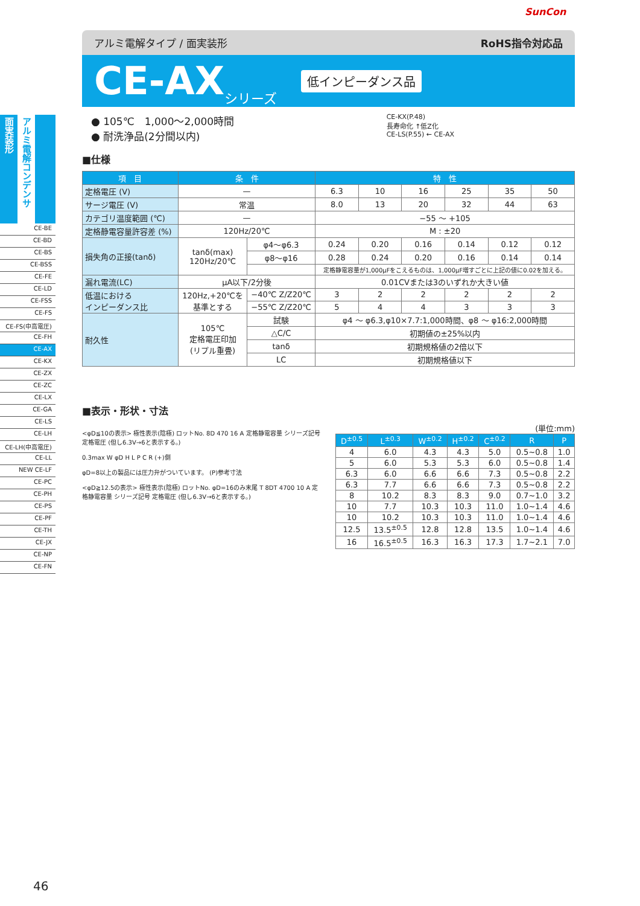SunCon
面実装形
アルミ電解コンデンサ
CE-BE
CE-BD
CE-BS
CE-BSS
CE-FE
CE-LD
CE-FSS
CE-FS
CE-FS(中高電圧)
CE-FH
CE-AX
CE-KX
CE-ZX
CE-ZC
CE-LX
CE-GA
CE-LS
CE-LH
CE-LH(中高電圧)
CE-LL
NEW CE-LF
CE-PC
CE-PH
CE-PS
CE-PF
CE-TH
CE-JX
CE-NP
CE-FN
アルミ電解タイプ / 面実装形 RoHS指令対応品
CE-AX シリーズ 低インピーダンス品
● 105℃　1,000～2,000時間
● 耐洗浄品(2分間以内)
CE-KX(P.48)
長寿命化 ↑低Z化
CE-LS(P.55) ← CE-AX
■仕様
| 項 目 | 条 件 | | 特 性 | | | | | |
| --- | --- | --- | --- | --- | --- | --- | --- | --- |
| 定格電圧 (V) | — | | 6.3 | 10 | 16 | 25 | 35 | 50 |
| サージ電圧 (V) | 常温 | | 8.0 | 13 | 20 | 32 | 44 | 63 |
| カテゴリ温度範囲 (℃) | — | | −55 ～ +105 | | | | | |
| 定格静電容量許容差 (%) | 120Hz/20℃ | | M : ±20 | | | | | |
| 損失角の正接(tanδ) | tanδ(max) 120Hz/20℃ | φ4～φ6.3 | 0.24 | 0.20 | 0.16 | 0.14 | 0.12 | 0.12 |
| | | φ8～φ16 | 0.28 | 0.24 | 0.20 | 0.16 | 0.14 | 0.14 |
| | | | 定格静電容量が1,000μFをこえるものは、1,000μF増すごとに上記の値に0.02を加える。 | | | | | |
| 漏れ電流(LC) | μA以下/2分後 | | 0.01CVまたは3のいずれか大きい値 | | | | | |
| 低温における インピーダンス比 | 120Hz,+20℃を 基準とする | −40℃ Z/Z20℃ | 3 | 2 | 2 | 2 | 2 | 2 |
| | | −55℃ Z/Z20℃ | 5 | 4 | 4 | 3 | 3 | 3 |
| 耐久性 | 105℃ 定格電圧印加 (リプル重畳) | 試験 | φ4 ～ φ6.3,φ10×7.7:1,000時間、φ8 ～ φ16:2,000時間 | | | | | |
| | | △C/C | 初期値の±25%以内 | | | | | |
| | | tanδ | 初期規格値の2倍以下 | | | | | |
| | | LC | 初期規格値以下 | | | | | |
■表示・形状・寸法
<φD≦10の表示> 極性表示(陰極) ロットNo. 8D 470 16 A 定格静電容量 シリーズ記号 定格電圧 (但し6.3V→6と表示する。)
0.3max W φD H L P C R (+)側
φD=8以上の製品には圧力弁がついています。 (P)参考寸法
<φD≧12.5の表示> 極性表示(陰極) ロットNo. φD=16のみ末尾 T 8DT 4700 10 A 定格静電容量 シリーズ記号 定格電圧 (但し6.3V→6と表示する。)
(単位:mm)
| D<sup>±0.5</sup> | L<sup>±0.3</sup> | W<sup>±0.2</sup> | H<sup>±0.2</sup> | C<sup>±0.2</sup> | R | P |
| --- | --- | --- | --- | --- | --- | --- |
| 4 | 6.0 | 4.3 | 4.3 | 5.0 | 0.5~0.8 | 1.0 |
| 5 | 6.0 | 5.3 | 5.3 | 6.0 | 0.5~0.8 | 1.4 |
| 6.3 | 6.0 | 6.6 | 6.6 | 7.3 | 0.5~0.8 | 2.2 |
| 6.3 | 7.7 | 6.6 | 6.6 | 7.3 | 0.5~0.8 | 2.2 |
| 8 | 10.2 | 8.3 | 8.3 | 9.0 | 0.7~1.0 | 3.2 |
| 10 | 7.7 | 10.3 | 10.3 | 11.0 | 1.0~1.4 | 4.6 |
| 10 | 10.2 | 10.3 | 10.3 | 11.0 | 1.0~1.4 | 4.6 |
| 12.5 | 13.5<sup>±0.5</sup> | 12.8 | 12.8 | 13.5 | 1.0~1.4 | 4.6 |
| 16 | 16.5<sup>±0.5</sup> | 16.3 | 16.3 | 17.3 | 1.7~2.1 | 7.0 |
46